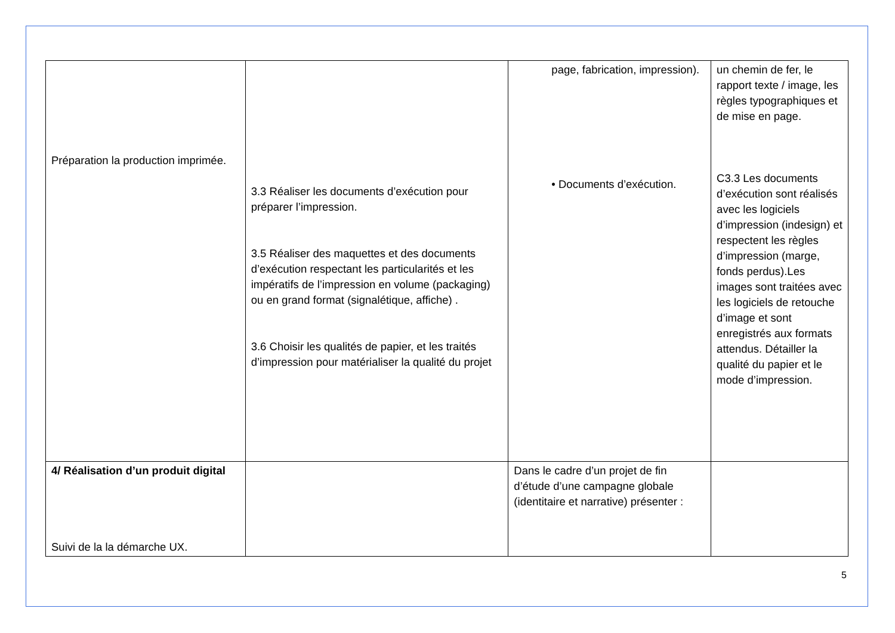| Préparation la production imprimée. | 3.3 Réaliser les documents d’exécution pour préparer l’impression. 3.5 Réaliser des maquettes et des documents d’exécution respectant les particularités et les impératifs de l’impression en volume (packaging) ou en grand format (signalétique, affiche) . 3.6 Choisir les qualités de papier, et les traités d’impression pour matérialiser la qualité du projet | page, fabrication, impression). • Documents d’exécution. | un chemin de fer, le rapport texte / image, les règles typographiques et de mise en page. C3.3 Les documents d’exécution sont réalisés avec les logiciels d’impression (indesign) et respectent les règles d’impression (marge, fonds perdus).Les images sont traitées avec les logiciels de retouche d’image et sont enregistrés aux formats attendus. Détailler la qualité du papier et le mode d’impression. |
| 4/ Réalisation d’un produit digital Suivi de la la démarche UX. | | Dans le cadre d’un projet de fin d’étude d’une campagne globale (identitaire et narrative) présenter : | |
5